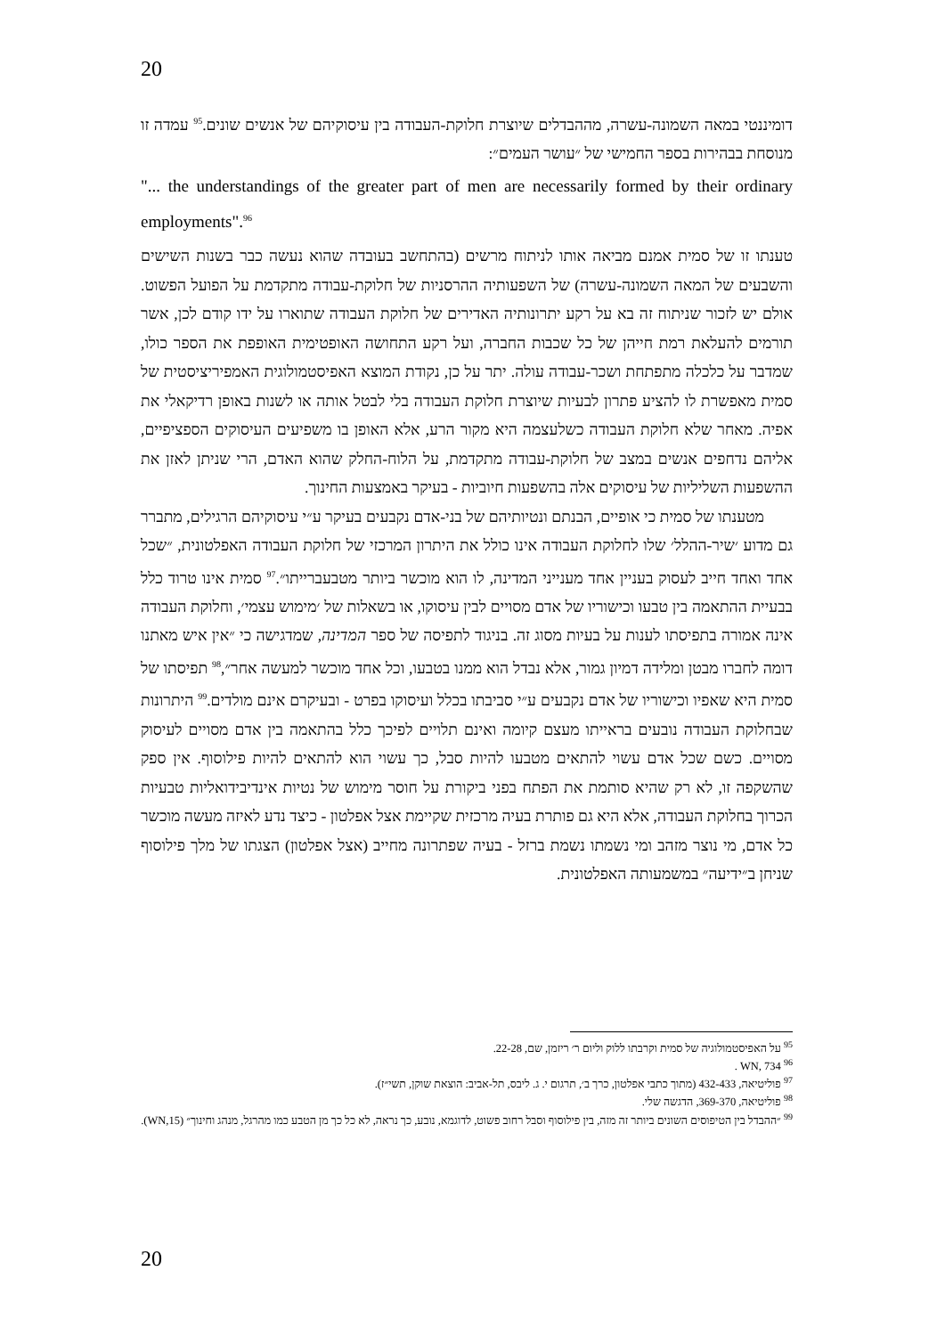20
דומיננטי במאה השמונה-עשרה, מההבדלים שיוצרת חלוקת-העבודה בין עיסוקיהם של אנשים שונים.<sup>95</sup> עמדה זו מנוסחת בבהירות בספר החמישי של ״עושר העמים״:
"... the understandings of the greater part of men are necessarily formed by their ordinary employments".<sup>96</sup>
טענתו זו של סמית אמנם מביאה אותו לניתוח מרשים (בהתחשב בעובדה שהוא נעשה כבר בשנות השישים והשבעים של המאה השמונה-עשרה) של השפעותיה ההרסניות של חלוקת-עבודה מתקדמת על הפועל הפשוט. אולם יש לזכור שניתוח זה בא על רקע יתרונותיה האדירים של חלוקת העבודה שתוארו על ידו קודם לכן, אשר תורמים להעלאת רמת חייהן של כל שכבות החברה, ועל רקע התחושה האופטימית האופפת את הספר כולו, שמדבר על כלכלה מתפתחת ושכר-עבודה עולה. יתר על כן, נקודת המוצא האפיסטמולוגית האמפיריציסטית של סמית מאפשרת לו להציע פתרון לבעיות שיוצרת חלוקת העבודה בלי לבטל אותה או לשנות באופן רדיקאלי את אפיה. מאחר שלא חלוקת העבודה כשלעצמה היא מקור הרע, אלא האופן בו משפיעים העיסוקים הספציפיים, אליהם נדחפים אנשים במצב של חלוקת-עבודה מתקדמת, על הלוח-החלק שהוא האדם, הרי שניתן לאזן את ההשפעות השליליות של עיסוקים אלה בהשפעות חיוביות - בעיקר באמצעות החינוך.
מטענתו של סמית כי אופיים, הבנתם ונטיותיהם של בני-אדם נקבעים בעיקר ע״י עיסוקיהם הרגילים, מתברר גם מדוע ׳שיר-ההלל׳ שלו לחלוקת העבודה אינו כולל את היתרון המרכזי של חלוקת העבודה האפלטונית, ״שכל אחד ואחד חייב לעסוק בעניין אחד מענייני המדינה, לו הוא מוכשר ביותר מטבעברייתו״.<sup>97</sup> סמית אינו טרוד כלל בבעיית ההתאמה בין טבעו וכישוריו של אדם מסויים לבין עיסוקו, או בשאלות של ׳מימוש עצמי׳, וחלוקת העבודה אינה אמורה בתפיסתו לענות על בעיות מסוג זה. בניגוד לתפיסה של ספר המדינה, שמדגישה כי ״אין איש מאתנו דומה לחברו מבטן ומלידה דמיון גמור, אלא נבדל הוא ממנו בטבעו, וכל אחד מוכשר למעשה אחר״,<sup>98</sup> תפיסתו של סמית היא שאפיו וכישוריו של אדם נקבעים ע״י סביבתו בכלל ועיסוקו בפרט - ובעיקרם אינם מולדים.<sup>99</sup> היתרונות שבחלוקת העבודה נובעים בראייתו מעצם קיומה ואינם תלויים לפיכך כלל בהתאמה בין אדם מסויים לעיסוק מסויים. כשם שכל אדם עשוי להתאים מטבעו להיות סבל, כך עשוי הוא להתאים להיות פילוסוף. אין ספק שהשקפה זו, לא רק שהיא סותמת את הפתח בפני ביקורת על חוסר מימוש של נטיות אינדיבידואליות טבעיות הכרוך בחלוקת העבודה, אלא היא גם פותרת בעיה מרכזית שקיימת אצל אפלטון - כיצד נדע לאיזה מעשה מוכשר כל אדם, מי נוצר מזהב ומי נשמתו נשמת ברזל - בעיה שפתרונה מחייב (אצל אפלטון) הצגתו של מלך פילוסוף שניחן ב״ידיעה״ במשמעותה האפלטונית.
<sup>95</sup> על האפיסטמולוגיה של סמית וקרבתו ללוק וליום ר׳ ריזמן, שם, 22-28.
<sup>96</sup> WN, 734 .
<sup>97</sup> פוליטיאה, 432-433 (מתוך כתבי אפלטון, כרך ב׳, תרגום י. ג. ליבס, תל-אביב: הוצאת שוקן, תשי״ז).
<sup>98</sup> פוליטיאה, 369-370, הדגשה שלי.
<sup>99</sup> ״ההבדל בין הטיפוסים השונים ביותר זה מזה, בין פילוסוף וסבל רחוב פשוט, לדוגמא, נובע, כך נראה, לא כל כך מן הטבע כמו מהרגל, מנהג וחינוך״ (WN,15).
20